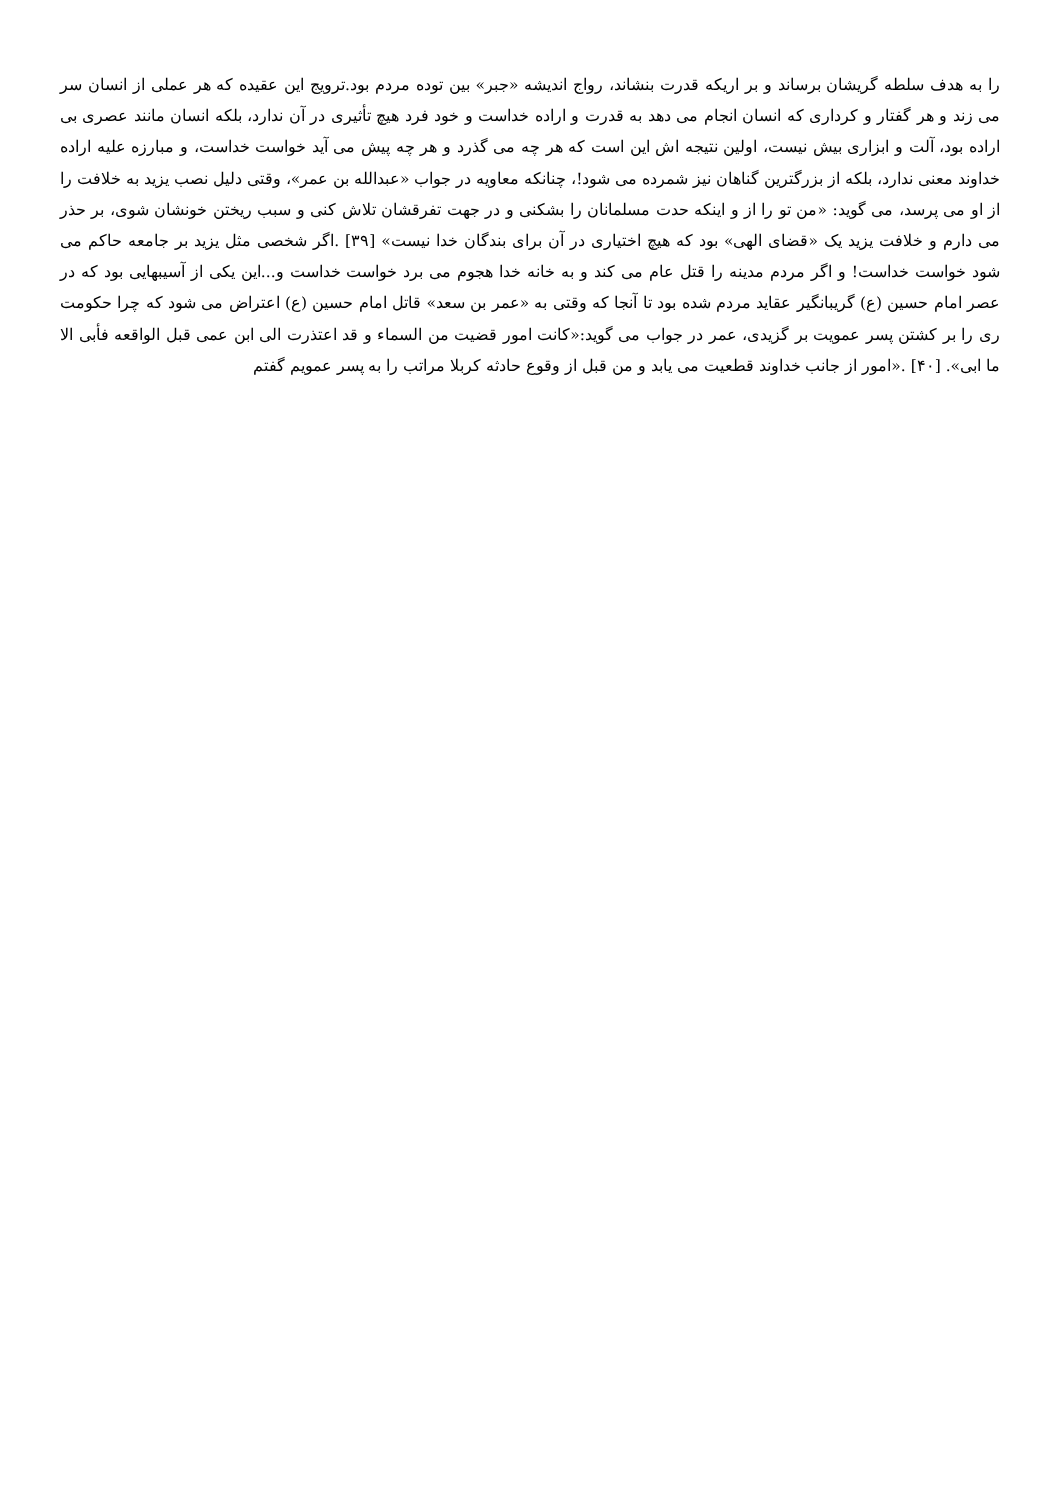را به هدف سلطه گریشان برساند و بر اریکه قدرت بنشاند، رواج اندیشه «جبر» بین توده مردم بود.ترویج این عقیده که هر عملی از انسان سر می زند و هر گفتار و کرداری که انسان انجام می دهد به قدرت و اراده خداست و خود فرد هیچ تأثیری در آن ندارد، بلکه انسان مانند عصری بی اراده بود، آلت و ابزاری بیش نیست، اولین نتیجه اش این است که هر چه می گذرد و هر چه پیش می آید خواست خداست، و مبارزه علیه اراده خداوند معنی ندارد، بلکه از بزرگترین گناهان نیز شمرده می شود!، چنانکه معاویه در جواب «عبدالله بن عمر»، وقتی دلیل نصب یزید به خلافت را از او می پرسد، می گوید: «من تو را از و اینکه حدت مسلمانان را بشکنی و در جهت تفرقشان تلاش کنی و سبب ریختن خونشان شوی، بر حذر می دارم و خلافت یزید یک «قضای الهی» بود که هیچ اختیاری در آن برای بندگان خدا نیست» [۳۹] .اگر شخصی مثل یزید بر جامعه حاکم می شود خواست خداست! و اگر مردم مدینه را قتل عام می کند و به خانه خدا هجوم می برد خواست خداست و...این یکی از آسیبهایی بود که در عصر امام حسین (ع) گریبانگیر عقاید مردم شده بود تا آنجا که وقتی به «عمر بن سعد» قاتل امام حسین (ع) اعتراض می شود که چرا حکومت ری را بر کشتن پسر عمویت بر گزیدی، عمر در جواب می گوید:«کانت امور قضیت من السماء و قد اعتذرت الی ابن عمی قبل الواقعه فأبی الا ما ابی». [۴۰] .«امور از جانب خداوند قطعیت می یابد و من قبل از وقوع حادثه کربلا مراتب را به پسر عمویم گفتم